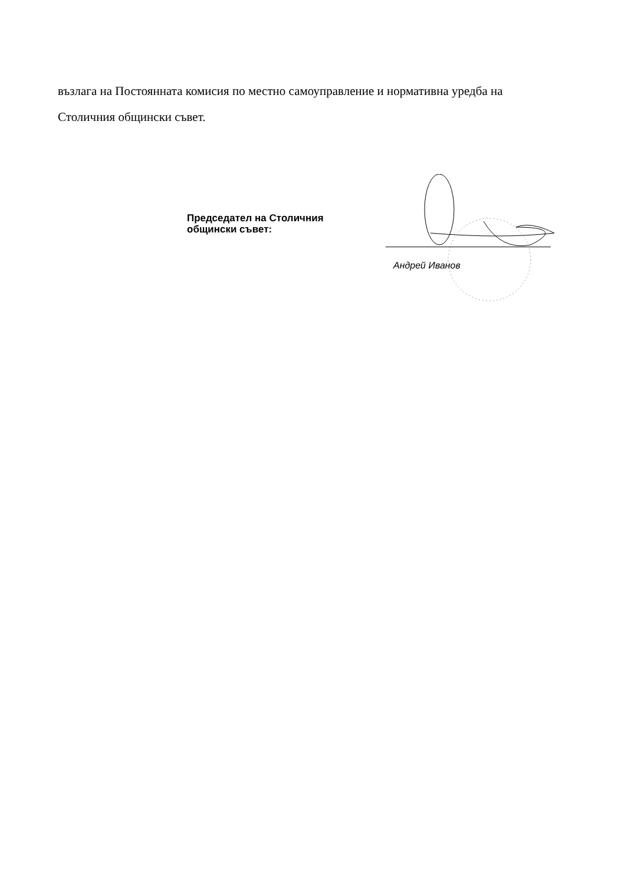възлага на Постоянната комисия по местно самоуправление и нормативна уредба на Столичния общински съвет.
Председател на Столичния
общински съвет:
Андрей Иванов